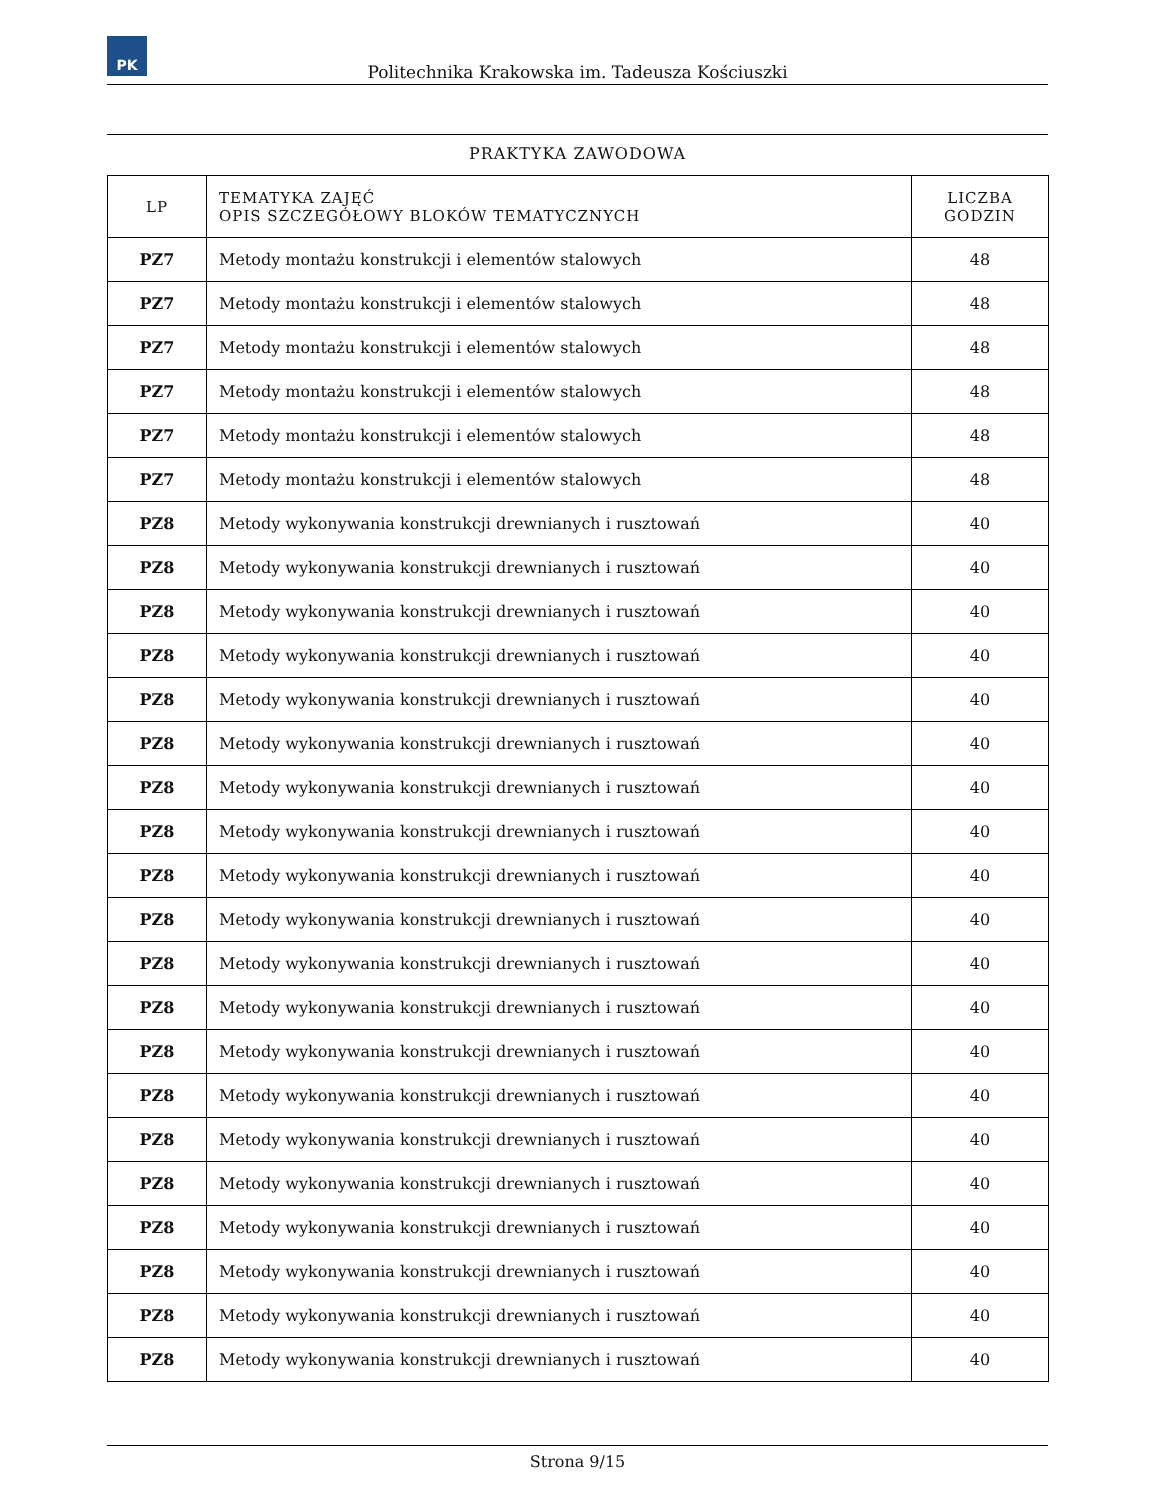PK
Politechnika Krakowska im. Tadeusza Kościuszki
PRAKTYKA ZAWODOWA
| LP | TEMATYKA ZAJĘĆ OPIS SZCZEGÓŁOWY BLOKÓW TEMATYCZNYCH | LICZBA GODZIN |
| --- | --- | --- |
| PZ7 | Metody montażu konstrukcji i elementów stalowych | 48 |
| PZ7 | Metody montażu konstrukcji i elementów stalowych | 48 |
| PZ7 | Metody montażu konstrukcji i elementów stalowych | 48 |
| PZ7 | Metody montażu konstrukcji i elementów stalowych | 48 |
| PZ7 | Metody montażu konstrukcji i elementów stalowych | 48 |
| PZ7 | Metody montażu konstrukcji i elementów stalowych | 48 |
| PZ8 | Metody wykonywania konstrukcji drewnianych i rusztowań | 40 |
| PZ8 | Metody wykonywania konstrukcji drewnianych i rusztowań | 40 |
| PZ8 | Metody wykonywania konstrukcji drewnianych i rusztowań | 40 |
| PZ8 | Metody wykonywania konstrukcji drewnianych i rusztowań | 40 |
| PZ8 | Metody wykonywania konstrukcji drewnianych i rusztowań | 40 |
| PZ8 | Metody wykonywania konstrukcji drewnianych i rusztowań | 40 |
| PZ8 | Metody wykonywania konstrukcji drewnianych i rusztowań | 40 |
| PZ8 | Metody wykonywania konstrukcji drewnianych i rusztowań | 40 |
| PZ8 | Metody wykonywania konstrukcji drewnianych i rusztowań | 40 |
| PZ8 | Metody wykonywania konstrukcji drewnianych i rusztowań | 40 |
| PZ8 | Metody wykonywania konstrukcji drewnianych i rusztowań | 40 |
| PZ8 | Metody wykonywania konstrukcji drewnianych i rusztowań | 40 |
| PZ8 | Metody wykonywania konstrukcji drewnianych i rusztowań | 40 |
| PZ8 | Metody wykonywania konstrukcji drewnianych i rusztowań | 40 |
| PZ8 | Metody wykonywania konstrukcji drewnianych i rusztowań | 40 |
| PZ8 | Metody wykonywania konstrukcji drewnianych i rusztowań | 40 |
| PZ8 | Metody wykonywania konstrukcji drewnianych i rusztowań | 40 |
| PZ8 | Metody wykonywania konstrukcji drewnianych i rusztowań | 40 |
| PZ8 | Metody wykonywania konstrukcji drewnianych i rusztowań | 40 |
| PZ8 | Metody wykonywania konstrukcji drewnianych i rusztowań | 40 |
Strona 9/15